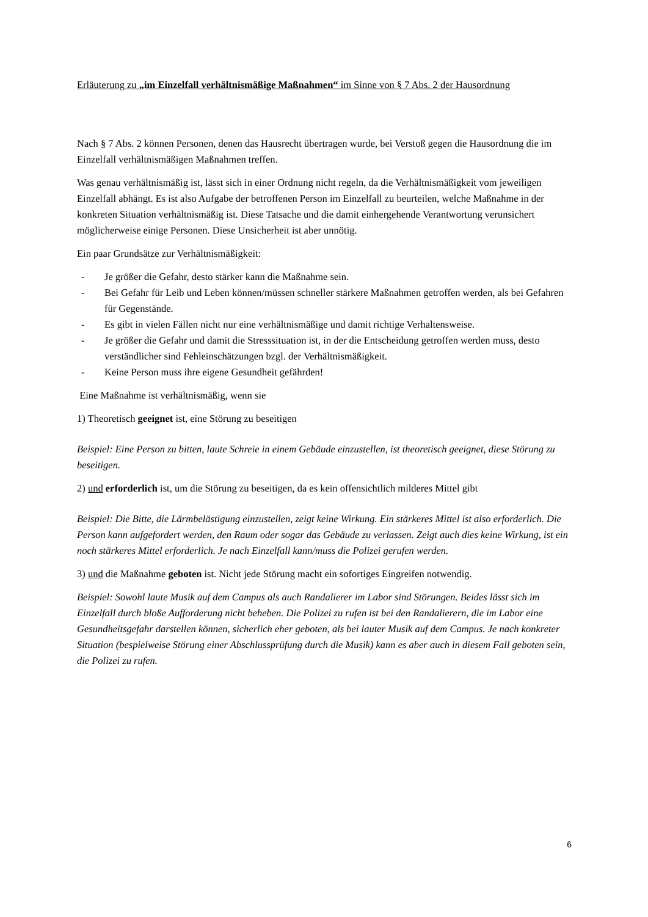Erläuterung zu „im Einzelfall verhältnismäßige Maßnahmen“ im Sinne von § 7 Abs. 2 der Hausordnung
Nach § 7 Abs. 2 können Personen, denen das Hausrecht übertragen wurde, bei Verstoß gegen die Hausordnung die im Einzelfall verhältnismäßigen Maßnahmen treffen.
Was genau verhältnismäßig ist, lässt sich in einer Ordnung nicht regeln, da die Verhältnismäßigkeit vom jeweiligen Einzelfall abhängt. Es ist also Aufgabe der betroffenen Person im Einzelfall zu beurteilen, welche Maßnahme in der konkreten Situation verhältnismäßig ist. Diese Tatsache und die damit einhergehende Verantwortung verunsichert möglicherweise einige Personen. Diese Unsicherheit ist aber unnötig.
Ein paar Grundsätze zur Verhältnismäßigkeit:
- Je größer die Gefahr, desto stärker kann die Maßnahme sein.
- Bei Gefahr für Leib und Leben können/müssen schneller stärkere Maßnahmen getroffen werden, als bei Gefahren für Gegenstände.
- Es gibt in vielen Fällen nicht nur eine verhältnismäßige und damit richtige Verhaltensweise.
- Je größer die Gefahr und damit die Stresssituation ist, in der die Entscheidung getroffen werden muss, desto verständlicher sind Fehleinschätzungen bzgl. der Verhältnismäßigkeit.
- Keine Person muss ihre eigene Gesundheit gefährden!
Eine Maßnahme ist verhältnismäßig, wenn sie
1) Theoretisch geeignet ist, eine Störung zu beseitigen
Beispiel: Eine Person zu bitten, laute Schreie in einem Gebäude einzustellen, ist theoretisch geeignet, diese Störung zu beseitigen.
2) und erforderlich ist, um die Störung zu beseitigen, da es kein offensichtlich milderes Mittel gibt
Beispiel: Die Bitte, die Lärmbelästigung einzustellen, zeigt keine Wirkung. Ein stärkeres Mittel ist also erforderlich. Die Person kann aufgefordert werden, den Raum oder sogar das Gebäude zu verlassen. Zeigt auch dies keine Wirkung, ist ein noch stärkeres Mittel erforderlich. Je nach Einzelfall kann/muss die Polizei gerufen werden.
3) und die Maßnahme geboten ist. Nicht jede Störung macht ein sofortiges Eingreifen notwendig.
Beispiel: Sowohl laute Musik auf dem Campus als auch Randalierer im Labor sind Störungen. Beides lässt sich im Einzelfall durch bloße Aufforderung nicht beheben. Die Polizei zu rufen ist bei den Randalierern, die im Labor eine Gesundheitsgefahr darstellen können, sicherlich eher geboten, als bei lauter Musik auf dem Campus. Je nach konkreter Situation (bespielweise Störung einer Abschlussprüfung durch die Musik) kann es aber auch in diesem Fall geboten sein, die Polizei zu rufen.
6